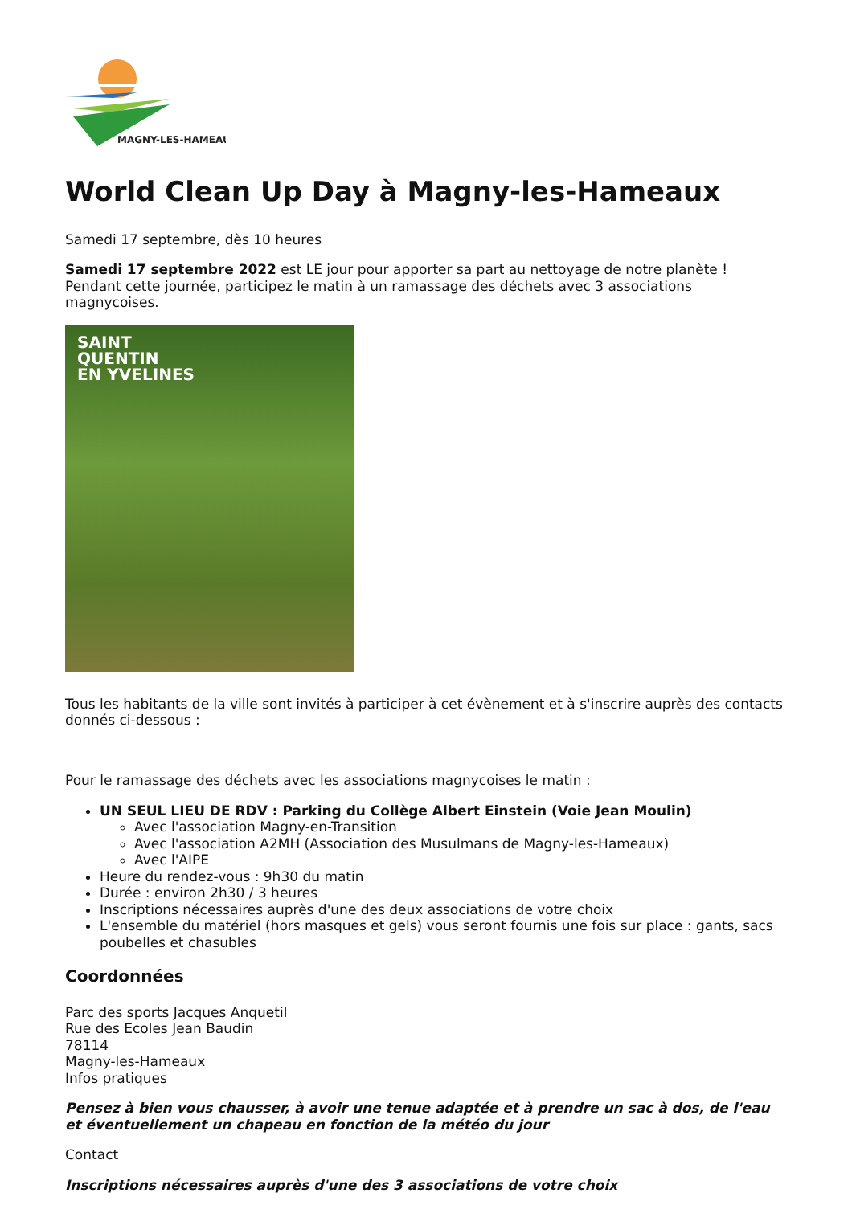MAGNY-LES-HAMEAUX
World Clean Up Day à Magny-les-Hameaux
Samedi 17 septembre, dès 10 heures
Samedi 17 septembre 2022 est LE jour pour apporter sa part au nettoyage de notre planète !
Pendant cette journée, participez le matin à un ramassage des déchets avec 3 associations magnycoises.
SAINT
QUENTIN
EN YVELINES
Tous les habitants de la ville sont invités à participer à cet évènement et à s'inscrire auprès des contacts donnés ci-dessous :
Pour le ramassage des déchets avec les associations magnycoises le matin :
UN SEUL LIEU DE RDV : Parking du Collège Albert Einstein (Voie Jean Moulin)
Avec l'association Magny-en-Transition
Avec l'association A2MH (Association des Musulmans de Magny-les-Hameaux)
Avec l'AIPE
Heure du rendez-vous : 9h30 du matin
Durée : environ 2h30 / 3 heures
Inscriptions nécessaires auprès d'une des deux associations de votre choix
L'ensemble du matériel (hors masques et gels) vous seront fournis une fois sur place : gants, sacs poubelles et chasubles
Coordonnées
Parc des sports Jacques Anquetil
Rue des Ecoles Jean Baudin
78114
Magny-les-Hameaux
Infos pratiques
Pensez à bien vous chausser, à avoir une tenue adaptée et à prendre un sac à dos, de l'eau et éventuellement un chapeau en fonction de la météo du jour
Contact
Inscriptions nécessaires auprès d'une des 3 associations de votre choix